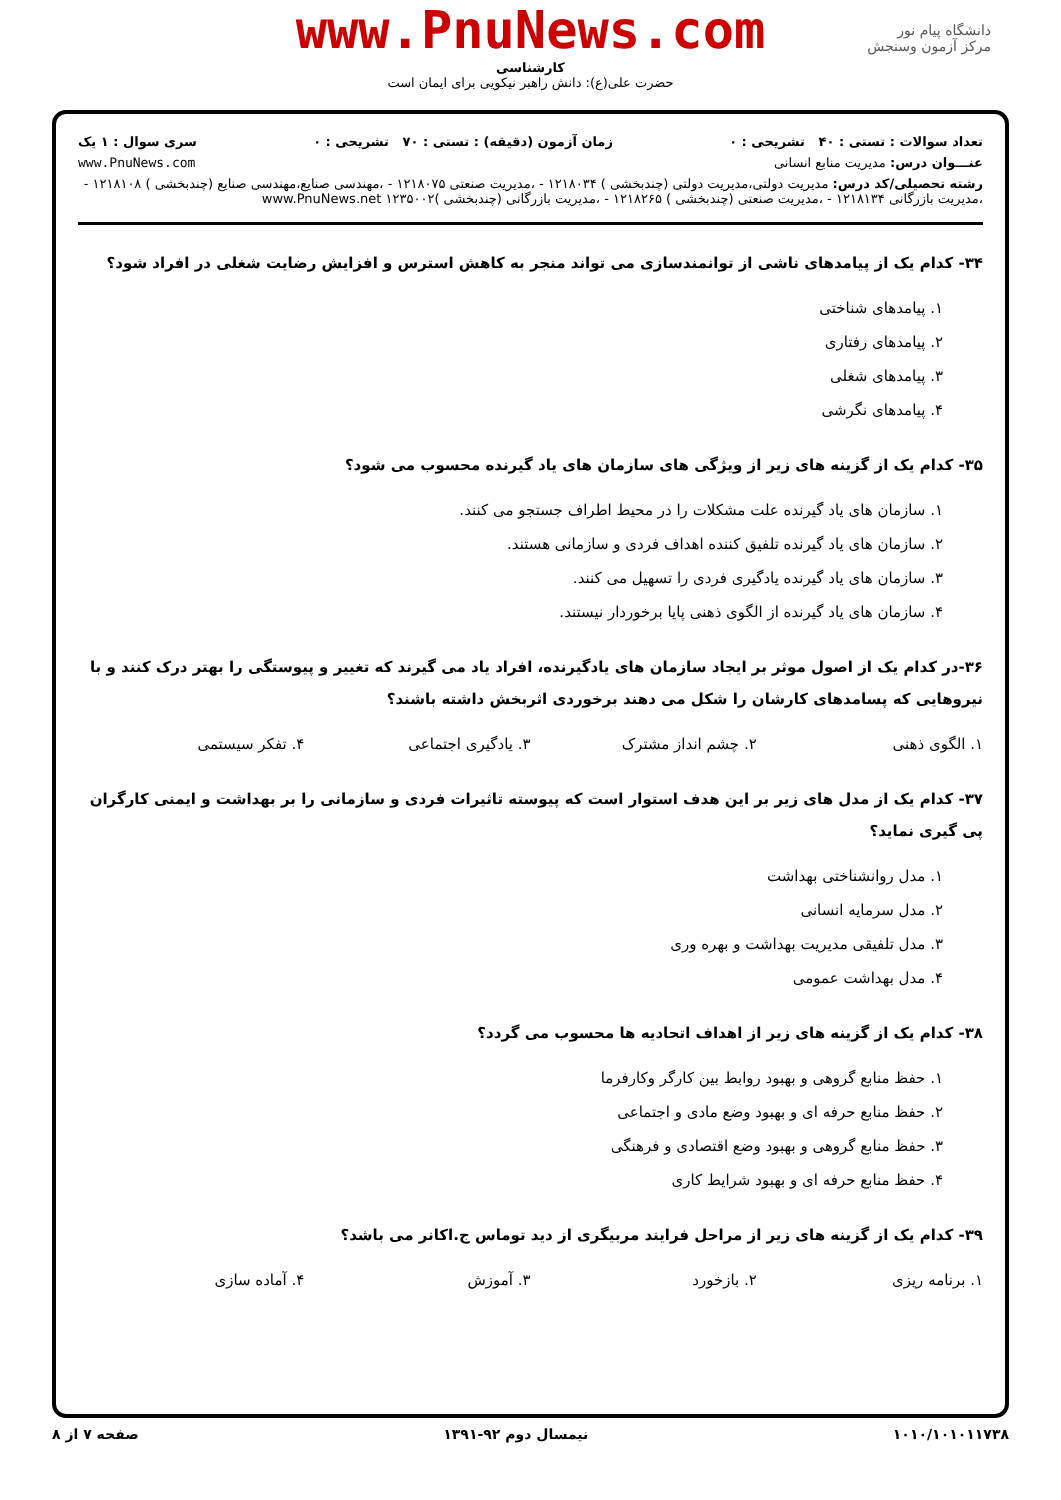www.PnuNews.com
کارشناسی
حضرت علی(ع): دانش راهبر نیکویی برای ایمان است
دانشگاه پیام نور
مرکز آزمون وسنجش
تعداد سوالات : تستی : ۴۰ تشریحی : ۰ زمان آزمون (دقیقه) : تستی : ۷۰ تشریحی : ۰ سری سوال : ۱ یک
عنـــوان درس: مدیریت منابع انسانی www.PnuNews.com
رشته تحصیلی/کد درس: مدیریت دولتی،مدیریت دولتی (چندبخشی ) ۱۲۱۸۰۳۴ - ،مدیریت صنعتی ۱۲۱۸۰۷۵ - ،مهندسی صنایع،مهندسی صنایع (چندبخشی ) ۱۲۱۸۱۰۸ - ،مدیریت بازرگانی ۱۲۱۸۱۳۴ - ،مدیریت صنعتی (چندبخشی ) ۱۲۱۸۲۶۵ - ،مدیریت بازرگانی (چندبخشی )۱۲۳۵۰۰۲ www.PnuNews.net
۳۴- کدام یک از پیامدهای ناشی از توانمندسازی می تواند منجر به کاهش استرس و افزایش رضایت شغلی در افراد شود؟
۱. پیامدهای شناختی
۲. پیامدهای رفتاری
۳. پیامدهای شغلی
۴. پیامدهای نگرشی
۳۵- کدام یک از گزینه های زیر از ویژگی های سازمان های یاد گیرنده محسوب می شود؟
۱. سازمان های یاد گیرنده علت مشکلات را در محیط اطراف جستجو می کنند.
۲. سازمان های یاد گیرنده تلفیق کننده اهداف فردی و سازمانی هستند.
۳. سازمان های یاد گیرنده یادگیری فردی را تسهیل می کنند.
۴. سازمان های یاد گیرنده از الگوی ذهنی پایا برخوردار نیستند.
۳۶-در کدام یک از اصول موثر بر ایجاد سازمان های یادگیرنده، افراد یاد می گیرند که تغییر و پیوستگی را بهتر درک کنند و با نیروهایی که پسامدهای کارشان را شکل می دهند برخوردی اثربخش داشته باشند؟
۱. الگوی ذهنی
۲. چشم انداز مشترک
۳. یادگیری اجتماعی
۴. تفکر سیستمی
۳۷- کدام یک از مدل های زیر بر این هدف استوار است که پیوسته تاثیرات فردی و سازمانی را بر بهداشت و ایمنی کارگران پی گیری نماید؟
۱. مدل روانشناختی بهداشت
۲. مدل سرمایه انسانی
۳. مدل تلفیقی مدیریت بهداشت و بهره وری
۴. مدل بهداشت عمومی
۳۸- کدام یک از گزینه های زیر از اهداف اتحادیه ها محسوب می گردد؟
۱. حفظ منابع گروهی و بهبود روابط بین کارگر وکارفرما
۲. حفظ منابع حرفه ای و بهبود وضع مادی و اجتماعی
۳. حفظ منابع گروهی و بهبود وضع اقتصادی و فرهنگی
۴. حفظ منابع حرفه ای و بهبود شرایط کاری
۳۹- کدام یک از گزینه های زیر از مراحل فرایند مربیگری از دید توماس ج.اکانر می باشد؟
۱. برنامه ریزی
۲. بازخورد
۳. آموزش
۴. آماده سازی
۱۰۱۰/۱۰۱۰۱۱۷۳۸ نیمسال دوم ۹۲-۱۳۹۱ صفحه ۷ از ۸